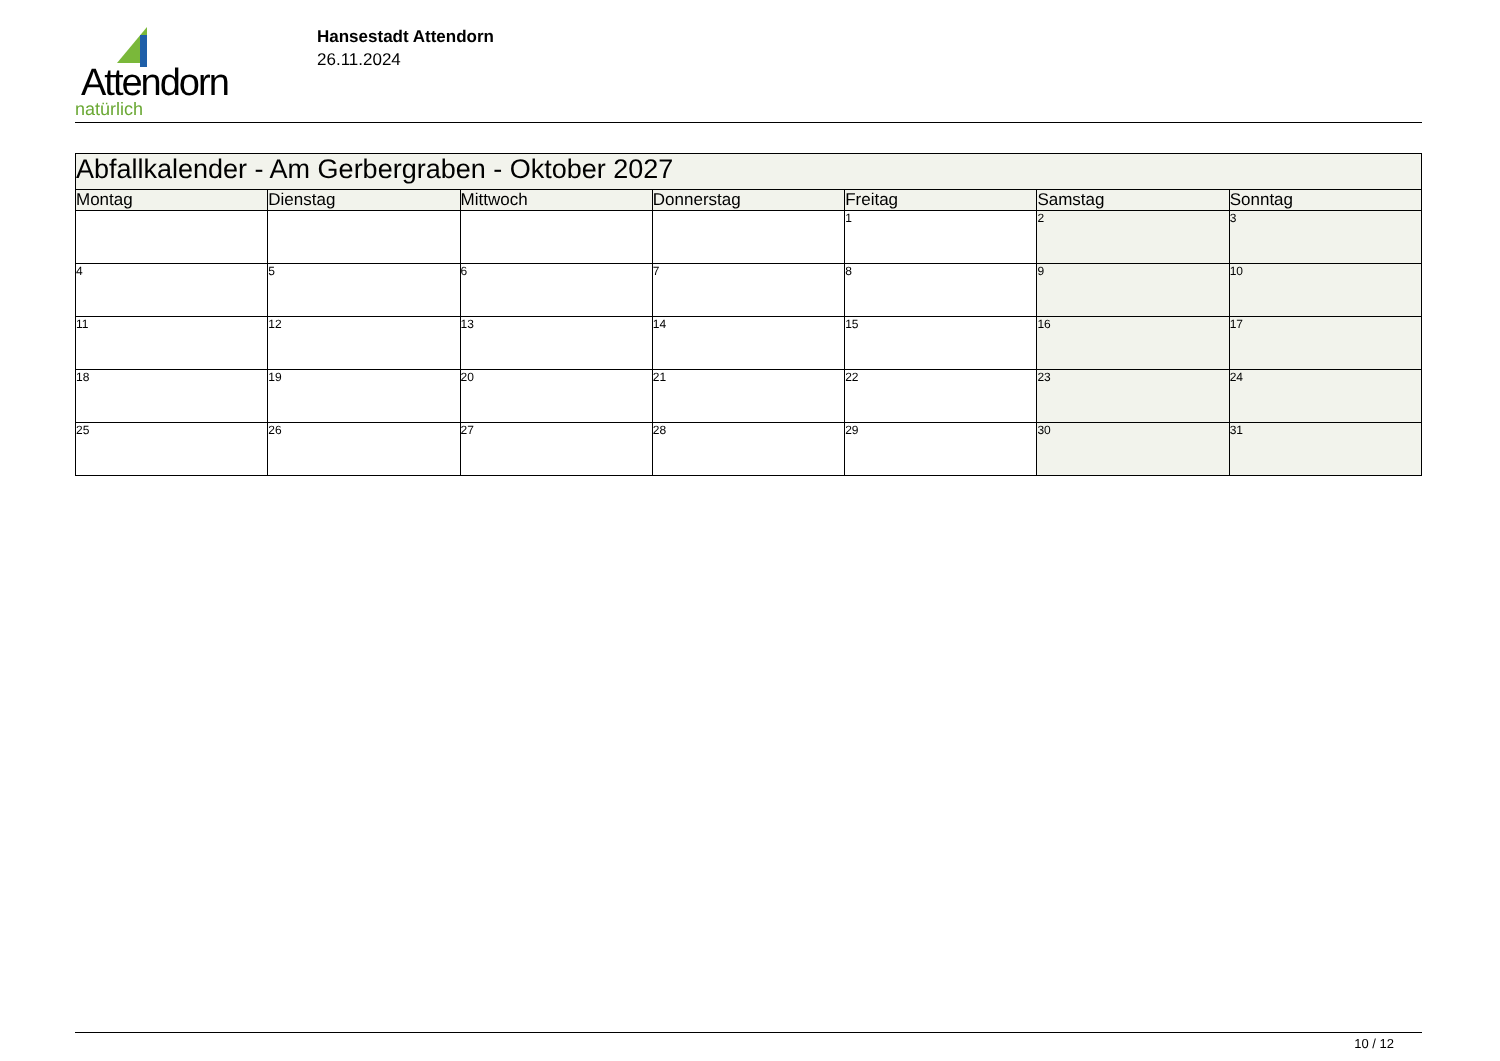Attendorn
natürlich
Hansestadt Attendorn
26.11.2024
| Abfallkalender - Am Gerbergraben - Oktober 2027 | | | | | | |
| --- | --- | --- | --- | --- | --- | --- |
| Montag | Dienstag | Mittwoch | Donnerstag | Freitag | Samstag | Sonntag |
| | | | | 1 | 2 | 3 |
| 4 | 5 | 6 | 7 | 8 | 9 | 10 |
| 11 | 12 | 13 | 14 | 15 | 16 | 17 |
| 18 | 19 | 20 | 21 | 22 | 23 | 24 |
| 25 | 26 | 27 | 28 | 29 | 30 | 31 |
10 / 12